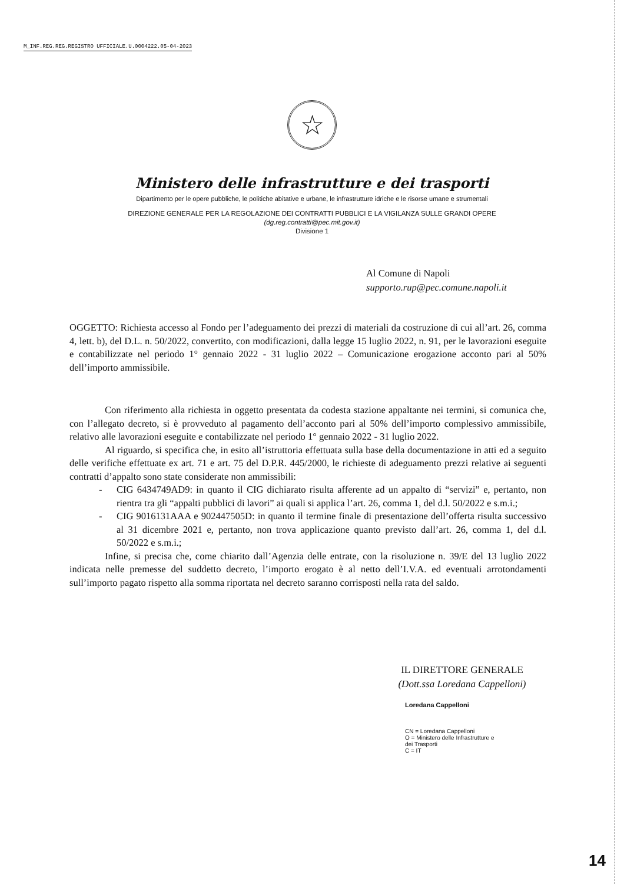M_INF.REG.REG.REGISTRO UFFICIALE.U.0004222.05-04-2023
☆
Ministero delle infrastrutture e dei trasporti
Dipartimento per le opere pubbliche, le politiche abitative e urbane, le infrastrutture idriche e le risorse umane e strumentali
DIREZIONE GENERALE PER LA REGOLAZIONE DEI CONTRATTI PUBBLICI E LA VIGILANZA SULLE GRANDI OPERE
(dg.reg.contratti@pec.mit.gov.it)
Divisione 1
Al Comune di Napoli
supporto.rup@pec.comune.napoli.it
OGGETTO: Richiesta accesso al Fondo per l’adeguamento dei prezzi di materiali da costruzione di cui all’art. 26, comma 4, lett. b), del D.L. n. 50/2022, convertito, con modificazioni, dalla legge 15 luglio 2022, n. 91, per le lavorazioni eseguite e contabilizzate nel periodo 1° gennaio 2022 - 31 luglio 2022 – Comunicazione erogazione acconto pari al 50% dell’importo ammissibile.
Con riferimento alla richiesta in oggetto presentata da codesta stazione appaltante nei termini, si comunica che, con l’allegato decreto, si è provveduto al pagamento dell’acconto pari al 50% dell’importo complessivo ammissibile, relativo alle lavorazioni eseguite e contabilizzate nel periodo 1° gennaio 2022 - 31 luglio 2022.
Al riguardo, si specifica che, in esito all’istruttoria effettuata sulla base della documentazione in atti ed a seguito delle verifiche effettuate ex art. 71 e art. 75 del D.P.R. 445/2000, le richieste di adeguamento prezzi relative ai seguenti contratti d’appalto sono state considerate non ammissibili:
- CIG 6434749AD9: in quanto il CIG dichiarato risulta afferente ad un appalto di “servizi” e, pertanto, non rientra tra gli “appalti pubblici di lavori” ai quali si applica l’art. 26, comma 1, del d.l. 50/2022 e s.m.i.;
- CIG 9016131AAA e 902447505D: in quanto il termine finale di presentazione dell’offerta risulta successivo al 31 dicembre 2021 e, pertanto, non trova applicazione quanto previsto dall’art. 26, comma 1, del d.l. 50/2022 e s.m.i.;
Infine, si precisa che, come chiarito dall’Agenzia delle entrate, con la risoluzione n. 39/E del 13 luglio 2022 indicata nelle premesse del suddetto decreto, l’importo erogato è al netto dell’I.V.A. ed eventuali arrotondamenti sull’importo pagato rispetto alla somma riportata nel decreto saranno corrisposti nella rata del saldo.
IL DIRETTORE GENERALE
(Dott.ssa Loredana Cappelloni)
Loredana Cappelloni
CN = Loredana Cappelloni
O = Ministero delle Infrastrutture e
dei Trasporti
C = IT
14